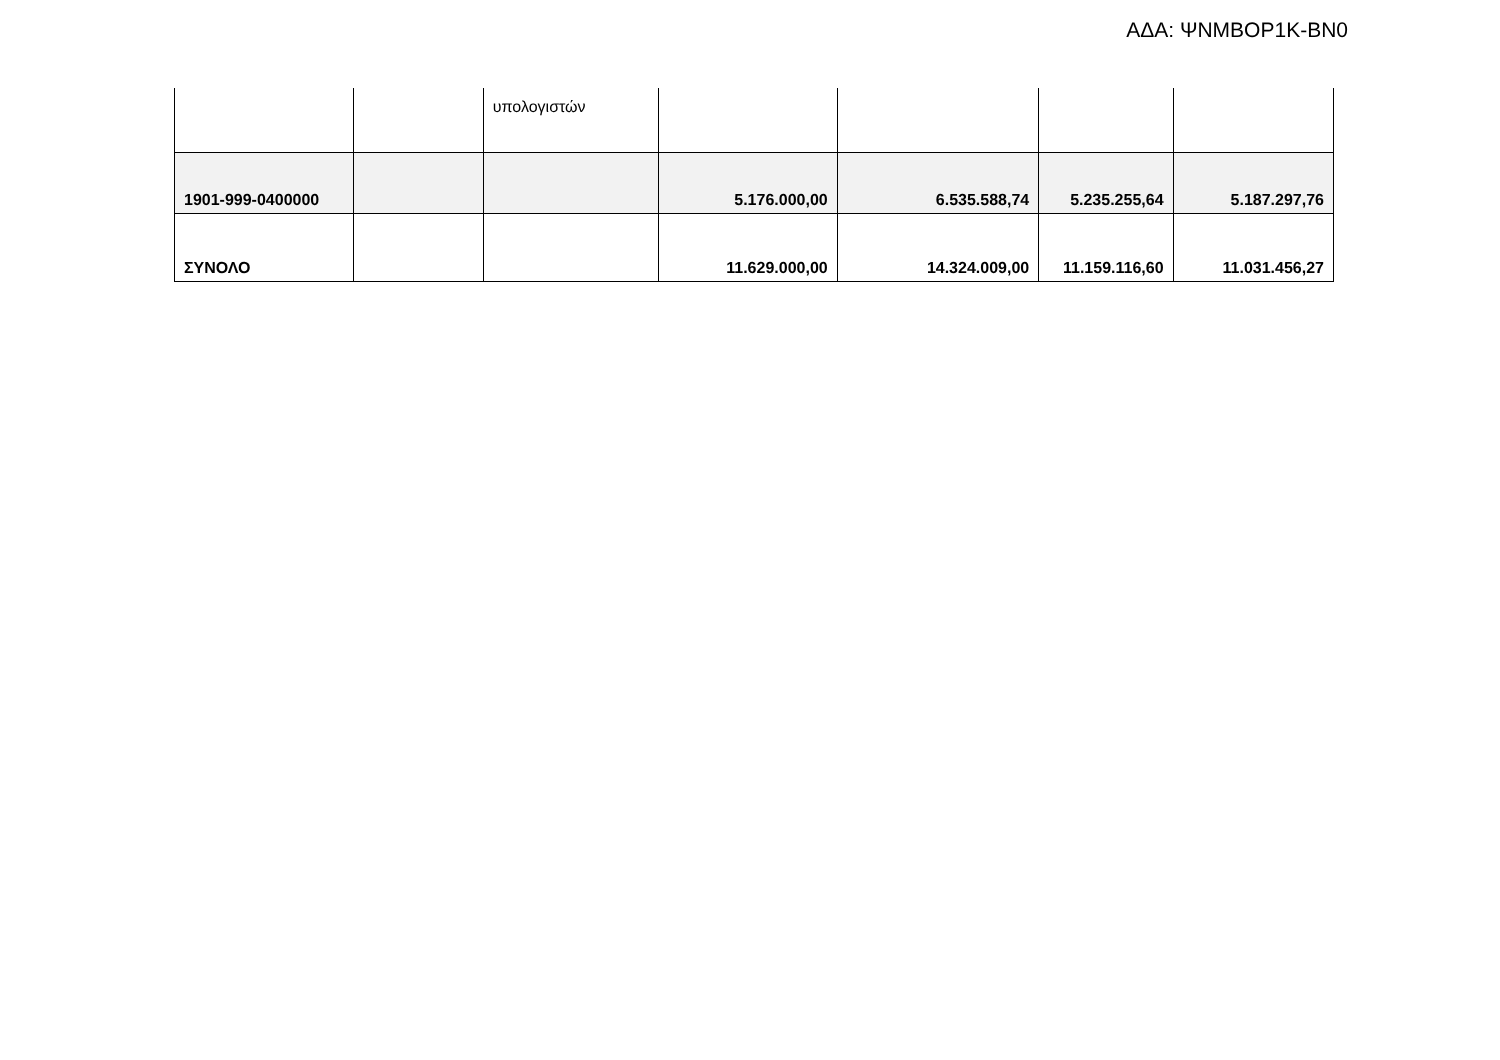ΑΔΑ: ΨΝΜΒΟΡ1Κ-ΒΝ0
| | | υπολογιστών | | | | |
| 1901-999-0400000 | | | 5.176.000,00 | 6.535.588,74 | 5.235.255,64 | 5.187.297,76 |
| ΣΥΝΟΛΟ | | | 11.629.000,00 | 14.324.009,00 | 11.159.116,60 | 11.031.456,27 |